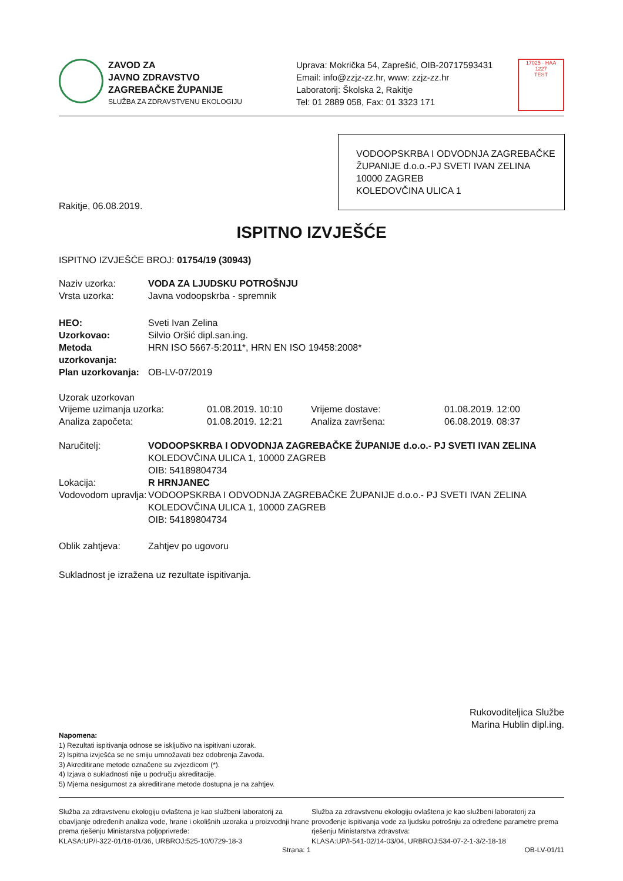ZAVOD ZA
JAVNO ZDRAVSTVO
ZAGREBAČKE ŽUPANIJE
SLUŽBA ZA ZDRAVSTVENU EKOLOGIJU
Uprava: Mokrička 54, Zaprešić, OIB-20717593431
Email: info@zzjz-zz.hr, www: zzjz-zz.hr
Laboratorij: Školska 2, Rakitje
Tel: 01 2889 058, Fax: 01 3323 171
17025 · HAA
1227
TEST
VODOOPSKRBA I ODVODNJA ZAGREBAČKE ŽUPANIJE d.o.o.-PJ SVETI IVAN ZELINA
10000 ZAGREB
KOLEDOVČINA ULICA 1
Rakitje, 06.08.2019.
ISPITNO IZVJEŠĆE
ISPITNO IZVJEŠĆE BROJ: 01754/19 (30943)
Naziv uzorka: VODA ZA LJUDSKU POTROŠNJU
Vrsta uzorka: Javna vodoopskrba - spremnik
HEO: Sveti Ivan Zelina
Uzorkovao: Silvio Oršić dipl.san.ing.
Metoda uzorkovanja: HRN ISO 5667-5:2011*, HRN EN ISO 19458:2008*
Plan uzorkovanja: OB-LV-07/2019
Uzorak uzorkovan
| Vrijeme uzimanja uzorka: | 01.08.2019. 10:10 | Vrijeme dostave: | 01.08.2019. 12:00 |
| Analiza započeta: | 01.08.2019. 12:21 | Analiza završena: | 06.08.2019. 08:37 |
Naručitelj: VODOOPSKRBA I ODVODNJA ZAGREBAČKE ŽUPANIJE d.o.o.- PJ SVETI IVAN ZELINA
KOLEDOVČINA ULICA 1, 10000 ZAGREB
OIB: 54189804734
Lokacija: R HRNJANEC
Vodovodom upravlja: VODOOPSKRBA I ODVODNJA ZAGREBAČKE ŽUPANIJE d.o.o.- PJ SVETI IVAN ZELINA
KOLEDOVČINA ULICA 1, 10000 ZAGREB
OIB: 54189804734
Oblik zahtjeva: Zahtjev po ugovoru
Sukladnost je izražena uz rezultate ispitivanja.
Rukovoditeljica Službe
Marina Hublin dipl.ing.
Napomena:
1) Rezultati ispitivanja odnose se isključivo na ispitivani uzorak.
2) Ispitna izvješća se ne smiju umnožavati bez odobrenja Zavoda.
3) Akreditirane metode označene su zvjezdicom (*).
4) Izjava o sukladnosti nije u području akreditacije.
5) Mjerna nesigurnost za akreditirane metode dostupna je na zahtjev.
Služba za zdravstvenu ekologiju ovlaštena je kao službeni laboratorij za obavljanje određenih analiza vode, hrane i okolišnih uzoraka u proizvodnji hrane prema rješenju Ministarstva poljoprivrede:
KLASA:UP/I-322-01/18-01/36, URBROJ:525-10/0729-18-3
Služba za zdravstvenu ekologiju ovlaštena je kao službeni laboratorij za provođenje ispitivanja vode za ljudsku potrošnju za određene parametre prema rješenju Ministarstva zdravstva:
KLASA:UP/I-541-02/14-03/04, URBROJ:534-07-2-1-3/2-18-18
Strana: 1 OB-LV-01/11